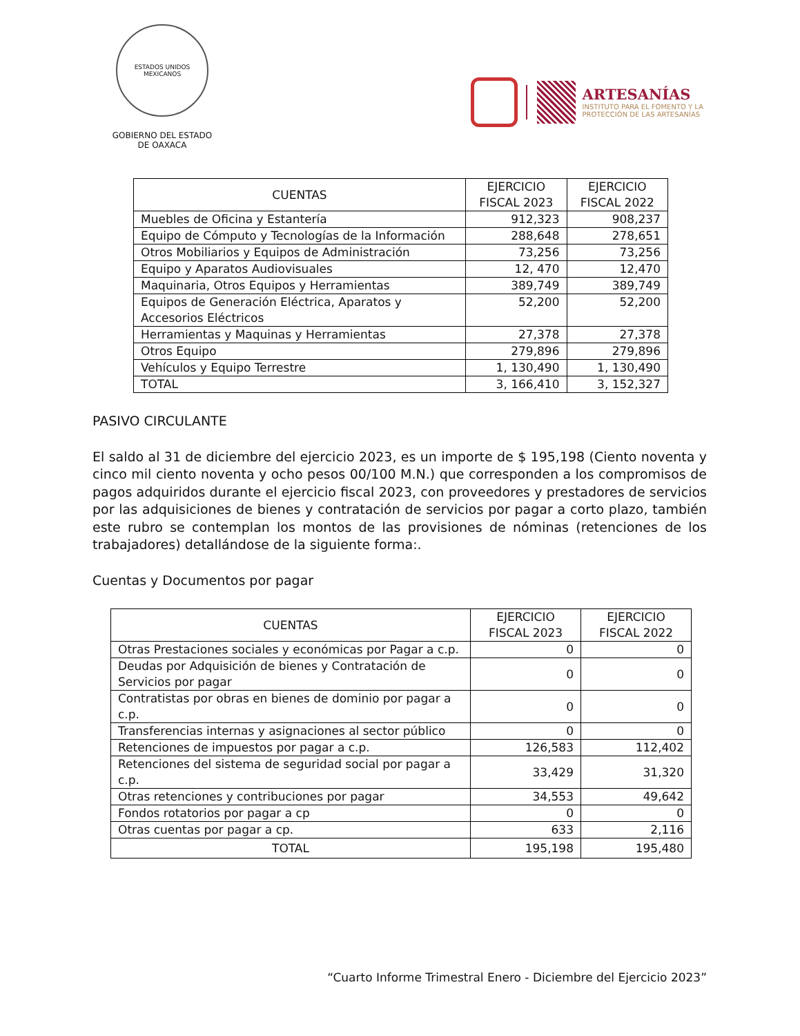ESTADOS UNIDOS MEXICANOS
GOBIERNO DEL ESTADO
DE OAXACA
ARTESANÍAS
INSTITUTO PARA EL FOMENTO Y LA
PROTECCIÓN DE LAS ARTESANÍAS
| CUENTAS | EJERCICIO FISCAL 2023 | EJERCICIO FISCAL 2022 |
| --- | --- | --- |
| Muebles de Oficina y Estantería | 912,323 | 908,237 |
| Equipo de Cómputo y Tecnologías de la Información | 288,648 | 278,651 |
| Otros Mobiliarios y Equipos de Administración | 73,256 | 73,256 |
| Equipo y Aparatos Audiovisuales | 12, 470 | 12,470 |
| Maquinaria, Otros Equipos y Herramientas | 389,749 | 389,749 |
| Equipos de Generación Eléctrica, Aparatos y Accesorios Eléctricos | 52,200 | 52,200 |
| Herramientas y Maquinas y Herramientas | 27,378 | 27,378 |
| Otros Equipo | 279,896 | 279,896 |
| Vehículos y Equipo Terrestre | 1, 130,490 | 1, 130,490 |
| TOTAL | 3, 166,410 | 3, 152,327 |
PASIVO CIRCULANTE
El saldo al 31 de diciembre del ejercicio 2023, es un importe de $ 195,198 (Ciento noventa y cinco mil ciento noventa y ocho pesos 00/100 M.N.) que corresponden a los compromisos de pagos adquiridos durante el ejercicio fiscal 2023, con proveedores y prestadores de servicios por las adquisiciones de bienes y contratación de servicios por pagar a corto plazo, también este rubro se contemplan los montos de las provisiones de nóminas (retenciones de los trabajadores) detallándose de la siguiente forma:.
Cuentas y Documentos por pagar
| CUENTAS | EJERCICIO FISCAL 2023 | EJERCICIO FISCAL 2022 |
| --- | --- | --- |
| Otras Prestaciones sociales y económicas por Pagar a c.p. | 0 | 0 |
| Deudas por Adquisición de bienes y Contratación de Servicios por pagar | 0 | 0 |
| Contratistas por obras en bienes de dominio por pagar a c.p. | 0 | 0 |
| Transferencias internas y asignaciones al sector público | 0 | 0 |
| Retenciones de impuestos por pagar a c.p. | 126,583 | 112,402 |
| Retenciones del sistema de seguridad social por pagar a c.p. | 33,429 | 31,320 |
| Otras retenciones y contribuciones por pagar | 34,553 | 49,642 |
| Fondos rotatorios por pagar a cp | 0 | 0 |
| Otras cuentas por pagar a cp. | 633 | 2,116 |
| TOTAL | 195,198 | 195,480 |
“Cuarto Informe Trimestral Enero - Diciembre del Ejercicio 2023”